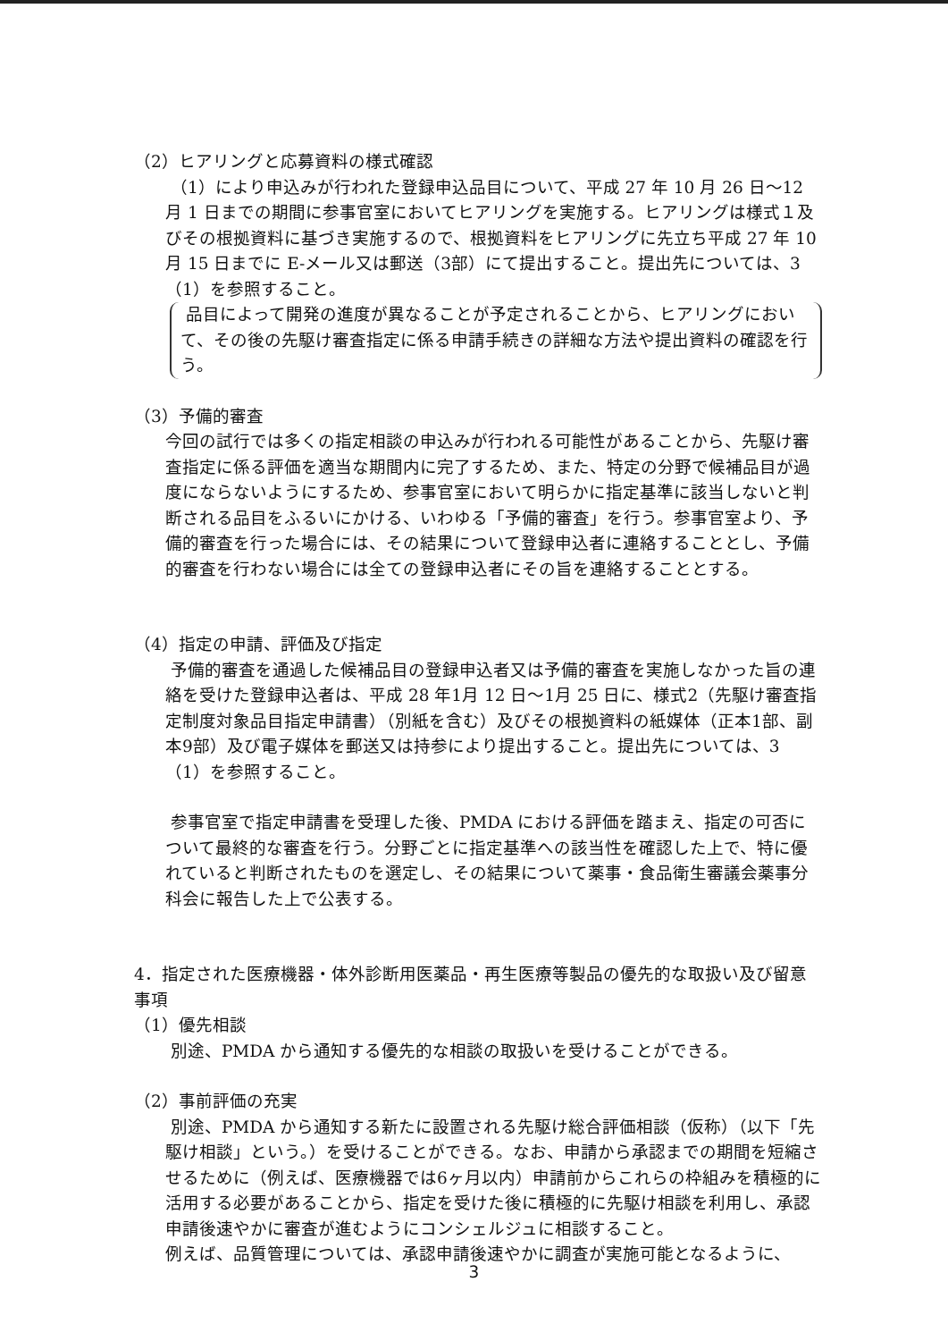（2）ヒアリングと応募資料の様式確認
（1）により申込みが行われた登録申込品目について、平成 27 年 10 月 26 日～12 月 1 日までの期間に参事官室においてヒアリングを実施する。ヒアリングは様式１及びその根拠資料に基づき実施するので、根拠資料をヒアリングに先立ち平成 27 年 10 月 15 日までに E-メール又は郵送（3部）にて提出すること。提出先については、3（1）を参照すること。
品目によって開発の進度が異なることが予定されることから、ヒアリングにおいて、その後の先駆け審査指定に係る申請手続きの詳細な方法や提出資料の確認を行う。
（3）予備的審査
今回の試行では多くの指定相談の申込みが行われる可能性があることから、先駆け審査指定に係る評価を適当な期間内に完了するため、また、特定の分野で候補品目が過度にならないようにするため、参事官室において明らかに指定基準に該当しないと判断される品目をふるいにかける、いわゆる「予備的審査」を行う。参事官室より、予備的審査を行った場合には、その結果について登録申込者に連絡することとし、予備的審査を行わない場合には全ての登録申込者にその旨を連絡することとする。
（4）指定の申請、評価及び指定
予備的審査を通過した候補品目の登録申込者又は予備的審査を実施しなかった旨の連絡を受けた登録申込者は、平成 28 年1月 12 日～1月 25 日に、様式2（先駆け審査指定制度対象品目指定申請書）（別紙を含む）及びその根拠資料の紙媒体（正本1部、副本9部）及び電子媒体を郵送又は持参により提出すること。提出先については、3（1）を参照すること。
参事官室で指定申請書を受理した後、PMDA における評価を踏まえ、指定の可否について最終的な審査を行う。分野ごとに指定基準への該当性を確認した上で、特に優れていると判断されたものを選定し、その結果について薬事・食品衛生審議会薬事分科会に報告した上で公表する。
4．指定された医療機器・体外診断用医薬品・再生医療等製品の優先的な取扱い及び留意事項
（1）優先相談
別途、PMDA から通知する優先的な相談の取扱いを受けることができる。
（2）事前評価の充実
別途、PMDA から通知する新たに設置される先駆け総合評価相談（仮称）（以下「先駆け相談」という。）を受けることができる。なお、申請から承認までの期間を短縮させるために（例えば、医療機器では6ヶ月以内）申請前からこれらの枠組みを積極的に活用する必要があることから、指定を受けた後に積極的に先駆け相談を利用し、承認申請後速やかに審査が進むようにコンシェルジュに相談すること。
例えば、品質管理については、承認申請後速やかに調査が実施可能となるように、
3